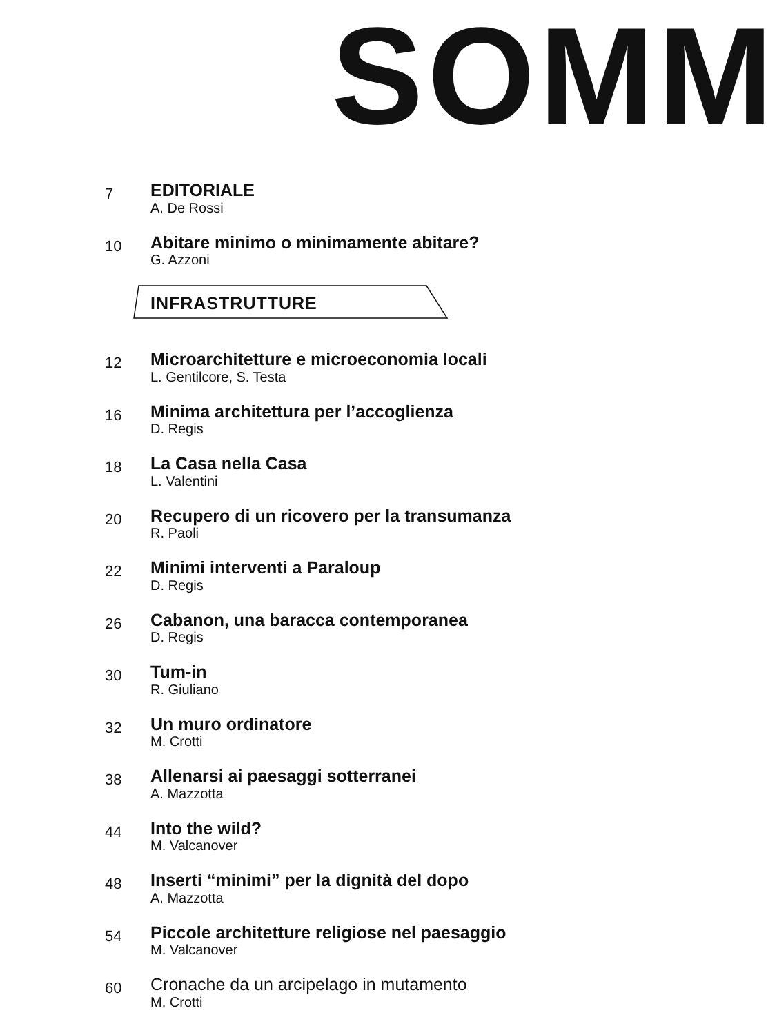SOMM
7
EDITORIALE
A. De Rossi
10
Abitare minimo o minimamente abitare?
G. Azzoni
INFRASTRUTTURE
12
Microarchitetture e microeconomia locali
L. Gentilcore, S. Testa
16
Minima architettura per l’accoglienza
D. Regis
18
La Casa nella Casa
L. Valentini
20
Recupero di un ricovero per la transumanza
R. Paoli
22
Minimi interventi a Paraloup
D. Regis
26
Cabanon, una baracca contemporanea
D. Regis
30
Tum-in
R. Giuliano
32
Un muro ordinatore
M. Crotti
38
Allenarsi ai paesaggi sotterranei
A. Mazzotta
44
Into the wild?
M. Valcanover
48
Inserti “minimi” per la dignità del dopo
A. Mazzotta
54
Piccole architetture religiose nel paesaggio
M. Valcanover
60
Cronache da un arcipelago in mutamento
M. Crotti